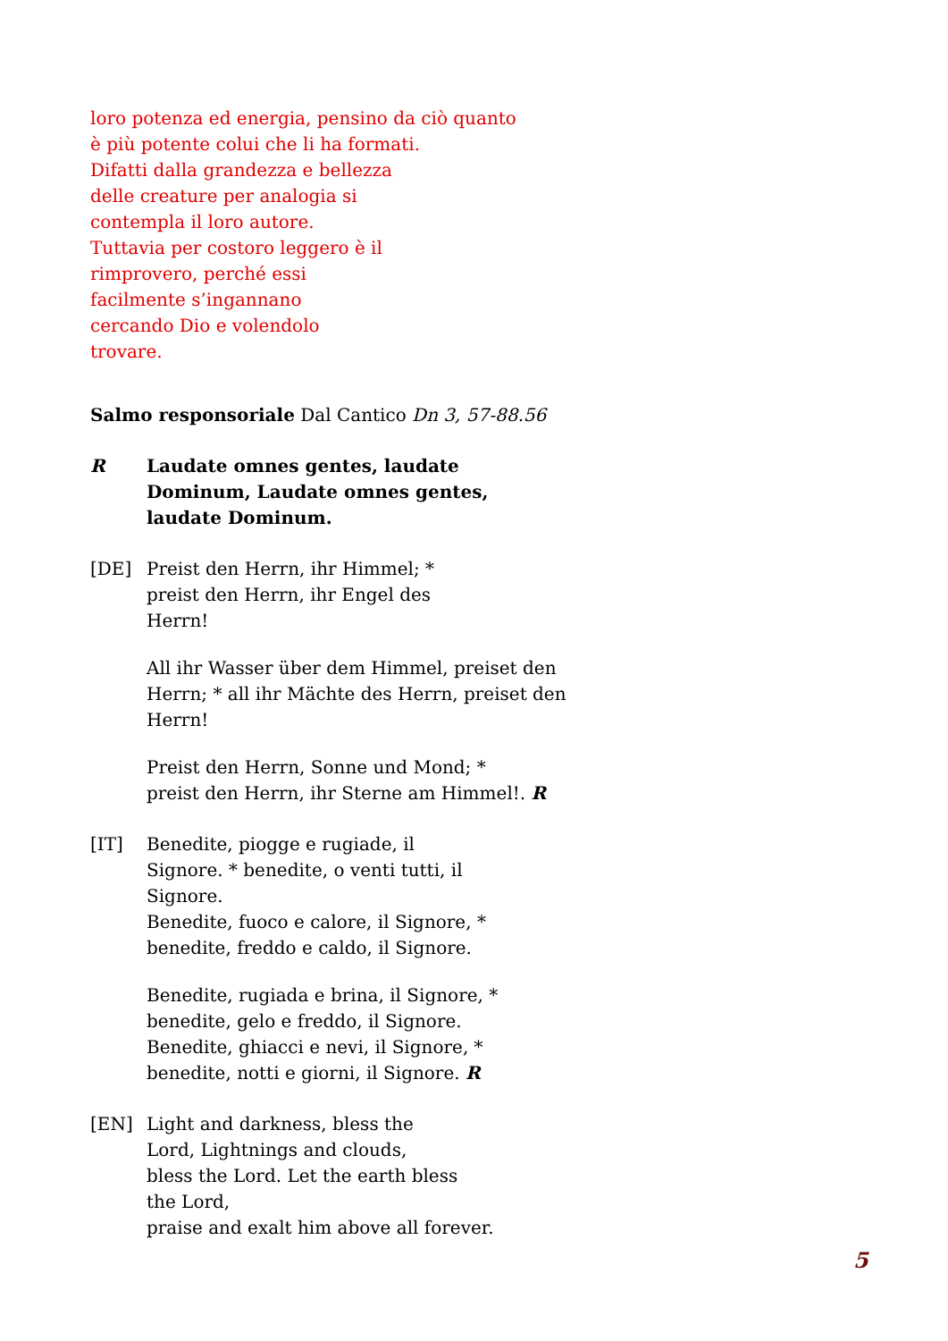loro potenza ed energia, pensino da ciò quanto
è più potente colui che li ha formati.
Difatti dalla grandezza e bellezza
delle creature per analogia si
contempla il loro autore.
Tuttavia per costoro leggero è il
rimprovero, perché essi
facilmente s’ingannano
cercando Dio e volendolo
trovare.
Salmo responsoriale Dal Cantico Dn 3, 57-88.56
R Laudate omnes gentes, laudate
Dominum, Laudate omnes gentes,
laudate Dominum.
[DE] Preist den Herrn, ihr Himmel; *
preist den Herrn, ihr Engel des
Herrn!
All ihr Wasser über dem Himmel, preiset den
Herrn; * all ihr Mächte des Herrn, preiset den
Herrn!
Preist den Herrn, Sonne und Mond; *
preist den Herrn, ihr Sterne am Himmel!. R
[IT] Benedite, piogge e rugiade, il
Signore. * benedite, o venti tutti, il
Signore.
Benedite, fuoco e calore, il Signore, *
benedite, freddo e caldo, il Signore.
Benedite, rugiada e brina, il Signore, *
benedite, gelo e freddo, il Signore.
Benedite, ghiacci e nevi, il Signore, *
benedite, notti e giorni, il Signore. R
[EN] Light and darkness, bless the
Lord, Lightnings and clouds,
bless the Lord. Let the earth bless
the Lord,
praise and exalt him above all forever.
5